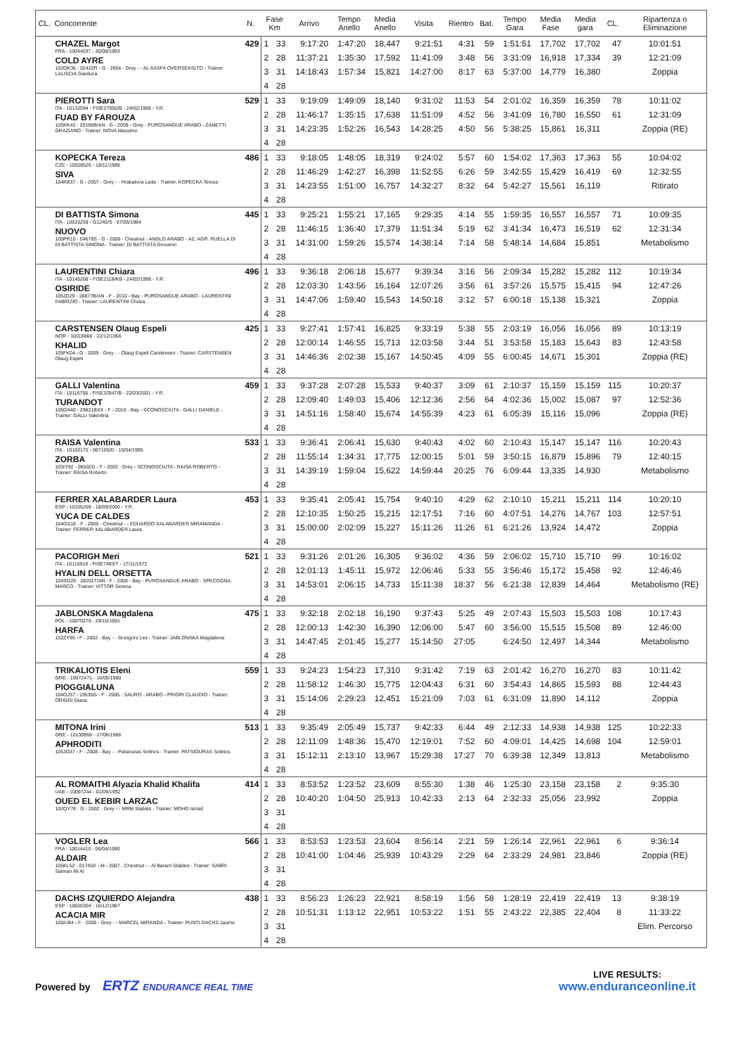| CL. | Concorrente | N. | Fase Km | | Arrivo | Tempo Anello | Media Anello | Visita | Rientro | Bat. | Tempo Gara | Media Fase | Media gara | CL. | Ripartenza o Eliminazione |
| --- | --- | --- | --- | --- | --- | --- | --- | --- | --- | --- | --- | --- | --- | --- | --- |
| | CHAZEL Margot FRA - 10044037 - 30/08/1993 COLD AYRE 102QK36 - 02422R - G - 2004 - Grey - - AL AASFA OVERSEASLTD - Trainer: LALISCIA Gianluca | 429 | 1 | 33 | 9:17:20 | 1:47:20 | 18,447 | 9:21:51 | 4:31 | 59 | 1:51:51 | 17,702 | 17,702 | 47 | 10:01:51 |
| | | | 2 | 28 | 11:37:21 | 1:35:30 | 17,592 | 11:41:09 | 3:48 | 56 | 3:31:09 | 16,918 | 17,334 | 39 | 12:21:09 |
| | | | 3 | 31 | 14:18:43 | 1:57:34 | 15,821 | 14:27:00 | 8:17 | 63 | 5:37:00 | 14,779 | 16,380 | | Zoppia |
| | | | 4 | 28 | | | | | | | | | | | |
| | PIEROTTI Sara ITA - 10132594 - FISE27950/B - 24/02/1998 - Y.R. FUAD BY FAROUZA 105KK43 - 29196B/AN - G - 2009 - Grey - PUROSANGUE ARABO - ZANETTI GRAZIANO - Trainer: NOVA Massimo | 529 | 1 | 33 | 9:19:09 | 1:49:09 | 18,140 | 9:31:02 | 11:53 | 54 | 2:01:02 | 16,359 | 16,359 | 78 | 10:11:02 |
| | | | 2 | 28 | 11:46:17 | 1:35:15 | 17,638 | 11:51:09 | 4:52 | 56 | 3:41:09 | 16,780 | 16,550 | 61 | 12:31:09 |
| | | | 3 | 31 | 14:23:35 | 1:52:26 | 16,543 | 14:28:25 | 4:50 | 56 | 5:38:25 | 15,861 | 16,311 | | Zoppia (RE) |
| | | | 4 | 28 | | | | | | | | | | | |
| | KOPECKA Tereza CZE - 10026526 - 18/11/1989 SIVA 104KB37 - G - 2007 - Grey - - Hrabalova Lada - Trainer: KOPECKA Tereza | 486 | 1 | 33 | 9:18:05 | 1:48:05 | 18,319 | 9:24:02 | 5:57 | 60 | 1:54:02 | 17,363 | 17,363 | 55 | 10:04:02 |
| | | | 2 | 28 | 11:46:29 | 1:42:27 | 16,398 | 11:52:55 | 6:26 | 59 | 3:42:55 | 15,429 | 16,419 | 69 | 12:32:55 |
| | | | 3 | 31 | 14:23:55 | 1:51:00 | 16,757 | 14:32:27 | 8:32 | 64 | 5:42:27 | 15,561 | 16,119 | | Ritirato |
| | | | 4 | 28 | | | | | | | | | | | |
| | DI BATTISTA Simona ITA - 10015259 - G1245/S - 07/05/1984 NUOVO 105PR10 - 04678S - G - 2006 - Chestnut - ANGLO ARABO - AZ. AGR. RUELLA DI DI BATTISTA SIMONA - Trainer: DI BATTISTA Giovanni | 445 | 1 | 33 | 9:25:21 | 1:55:21 | 17,165 | 9:29:35 | 4:14 | 55 | 1:59:35 | 16,557 | 16,557 | 71 | 10:09:35 |
| | | | 2 | 28 | 11:46:15 | 1:36:40 | 17,379 | 11:51:34 | 5:19 | 62 | 3:41:34 | 16,473 | 16,519 | 62 | 12:31:34 |
| | | | 3 | 31 | 14:31:00 | 1:59:26 | 15,574 | 14:38:14 | 7:14 | 58 | 5:48:14 | 14,684 | 15,851 | | Metabolismo |
| | | | 4 | 28 | | | | | | | | | | | |
| | LAURENTINI Chiara ITA - 10145268 - FISE2118/KB - 24/02/1998 - Y.R. OSIRIDE 105JD29 - 28877B/AN - F - 2010 - Bay - PUROSANGUE ARABO - LAURENTINI FABRIZIO - Trainer: LAURENTINI Chiara | 496 | 1 | 33 | 9:36:18 | 2:06:18 | 15,677 | 9:39:34 | 3:16 | 56 | 2:09:34 | 15,282 | 15,282 | 112 | 10:19:34 |
| | | | 2 | 28 | 12:03:30 | 1:43:56 | 16,164 | 12:07:26 | 3:56 | 61 | 3:57:26 | 15,575 | 15,415 | 94 | 12:47:26 |
| | | | 3 | 31 | 14:47:06 | 1:59:40 | 15,543 | 14:50:18 | 3:12 | 57 | 6:00:18 | 15,138 | 15,321 | | Zoppia |
| | | | 4 | 28 | | | | | | | | | | | |
| | CARSTENSEN Olaug Espeli NOR - 10018866 - 22/12/1966 KHALID 105FK04 - G - 2009 - Grey - - Olaug Espeli Carstensen - Trainer: CARSTENSEN Olaug Espeli | 425 | 1 | 33 | 9:27:41 | 1:57:41 | 16,825 | 9:33:19 | 5:38 | 55 | 2:03:19 | 16,056 | 16,056 | 89 | 10:13:19 |
| | | | 2 | 28 | 12:00:14 | 1:46:55 | 15,713 | 12:03:58 | 3:44 | 51 | 3:53:58 | 15,183 | 15,643 | 83 | 12:43:58 |
| | | | 3 | 31 | 14:46:36 | 2:02:38 | 15,167 | 14:50:45 | 4:09 | 55 | 6:00:45 | 14,671 | 15,301 | | Zoppia (RE) |
| | | | 4 | 28 | | | | | | | | | | | |
| | GALLI Valentina ITA - 10116756 - FISE32947/B - 22/03/2001 - Y.R. TURANDOT 105DA40 - 29821BXX - F - 2010 - Bay - SCONOSCIUTA - GALLI DANIELE - Trainer: GALLI Valentina | 459 | 1 | 33 | 9:37:28 | 2:07:28 | 15,533 | 9:40:37 | 3:09 | 61 | 2:10:37 | 15,159 | 15,159 | 115 | 10:20:37 |
| | | | 2 | 28 | 12:09:40 | 1:49:03 | 15,406 | 12:12:36 | 2:56 | 64 | 4:02:36 | 15,002 | 15,087 | 97 | 12:52:36 |
| | | | 3 | 31 | 14:51:16 | 1:58:40 | 15,674 | 14:55:39 | 4:23 | 61 | 6:05:39 | 15,116 | 15,096 | | Zoppia (RE) |
| | | | 4 | 28 | | | | | | | | | | | |
| | RAISA Valentina ITA - 10102172 - 007105/D - 15/04/1995 ZORBA 103IY92 - 06502D - F - 2003 - Grey - SCONOSCIUTA - RAISA ROBERTO - Trainer: RAISA Roberto | 533 | 1 | 33 | 9:36:41 | 2:06:41 | 15,630 | 9:40:43 | 4:02 | 60 | 2:10:43 | 15,147 | 15,147 | 116 | 10:20:43 |
| | | | 2 | 28 | 11:55:14 | 1:34:31 | 17,775 | 12:00:15 | 5:01 | 59 | 3:50:15 | 16,879 | 15,896 | 79 | 12:40:15 |
| | | | 3 | 31 | 14:39:19 | 1:59:04 | 15,622 | 14:59:44 | 20:25 | 76 | 6:09:44 | 13,335 | 14,930 | | Metabolismo |
| | | | 4 | 28 | | | | | | | | | | | |
| | FERRER XALABARDER Laura ESP - 10105209 - 18/09/2000 - Y.R. YUCA DE CALDES 104GS18 - F - 2005 - Chestnut - - EDUARDO XALABARDER MIRAMANDA - Trainer: FERRER XALABARDER Laura | 453 | 1 | 33 | 9:35:41 | 2:05:41 | 15,754 | 9:40:10 | 4:29 | 62 | 2:10:10 | 15,211 | 15,211 | 114 | 10:20:10 |
| | | | 2 | 28 | 12:10:35 | 1:50:25 | 15,215 | 12:17:51 | 7:16 | 60 | 4:07:51 | 14,276 | 14,767 | 103 | 12:57:51 |
| | | | 3 | 31 | 15:00:00 | 2:02:09 | 15,227 | 15:11:26 | 11:26 | 61 | 6:21:26 | 13,924 | 14,472 | | Zoppia |
| | | | 4 | 28 | | | | | | | | | | | |
| | PACORIGH Meri ITA - 10116919 - FISE7493/T - 17/11/1972 HYALIN DELL ORSETTA 104SG29 - 28201T/AN - F - 2008 - Bay - PUROSANGUE ARABO - SPECOGNA MARCO - Trainer: VITTOR Serena | 521 | 1 | 33 | 9:31:26 | 2:01:26 | 16,305 | 9:36:02 | 4:36 | 59 | 2:06:02 | 15,710 | 15,710 | 99 | 10:16:02 |
| | | | 2 | 28 | 12:01:13 | 1:45:11 | 15,972 | 12:06:46 | 5:33 | 55 | 3:56:46 | 15,172 | 15,458 | 92 | 12:46:46 |
| | | | 3 | 31 | 14:53:01 | 2:06:15 | 14,733 | 15:11:38 | 18:37 | 56 | 6:21:38 | 12,839 | 14,464 | | Metabolismo (RE) |
| | | | 4 | 28 | | | | | | | | | | | |
| | JABLONSKA Magdalena POL - 10070279 - 29/10/1991 HARFA 102ZY95 - F - 2002 - Bay - - Grzegorz Les - Trainer: JABLONSKA Magdalena | 475 | 1 | 33 | 9:32:18 | 2:02:18 | 16,190 | 9:37:43 | 5:25 | 49 | 2:07:43 | 15,503 | 15,503 | 108 | 10:17:43 |
| | | | 2 | 28 | 12:00:13 | 1:42:30 | 16,390 | 12:06:00 | 5:47 | 60 | 3:56:00 | 15,515 | 15,508 | 89 | 12:46:00 |
| | | | 3 | 31 | 14:47:45 | 2:01:45 | 15,277 | 15:14:50 | 27:05 | | 6:24:50 | 12,497 | 14,344 | | Metabolismo |
| | | | 4 | 28 | | | | | | | | | | | |
| | TRIKALIOTIS Eleni GRE - 10072471 - 16/05/1980 PIOGGIALUNA 104OJ37 - 19535G - F - 2005 - SAURO - ARABO - PRIORI CLAUDIO - Trainer: ORIGGI Diana | 559 | 1 | 33 | 9:24:23 | 1:54:23 | 17,310 | 9:31:42 | 7:19 | 63 | 2:01:42 | 16,270 | 16,270 | 83 | 10:11:42 |
| | | | 2 | 28 | 11:58:12 | 1:46:30 | 15,775 | 12:04:43 | 6:31 | 60 | 3:54:43 | 14,865 | 15,593 | 88 | 12:44:43 |
| | | | 3 | 31 | 15:14:06 | 2:29:23 | 12,451 | 15:21:09 | 7:03 | 61 | 6:31:09 | 11,890 | 14,112 | | Zoppia |
| | | | 4 | 28 | | | | | | | | | | | |
| | MITONA Irini GRE - 10139959 - 17/06/1988 APHRODITI 105JO37 - F - 2008 - Bay - - Patsiouras Sotirios - Trainer: PATSIOURAS Sotirios | 513 | 1 | 33 | 9:35:49 | 2:05:49 | 15,737 | 9:42:33 | 6:44 | 49 | 2:12:33 | 14,938 | 14,938 | 125 | 10:22:33 |
| | | | 2 | 28 | 12:11:09 | 1:48:36 | 15,470 | 12:19:01 | 7:52 | 60 | 4:09:01 | 14,425 | 14,698 | 104 | 12:59:01 |
| | | | 3 | 31 | 15:12:11 | 2:13:10 | 13,967 | 15:29:38 | 17:27 | 70 | 6:39:38 | 12,349 | 13,813 | | Metabolismo |
| | | | 4 | 28 | | | | | | | | | | | |
| | AL ROMAITHI Alyazia Khalid Khalifa UAE - 10097244 - 01/09/1992 OUED EL KEBIR LARZAC 102QY78 - G - 2002 - Grey - - MRM Stables - Trainer: MOHD Ismail | 414 | 1 | 33 | 8:53:52 | 1:23:52 | 23,609 | 8:55:30 | 1:38 | 46 | 1:25:30 | 23,158 | 23,158 | 2 | 9:35:30 |
| | | | 2 | 28 | 10:40:20 | 1:04:50 | 25,913 | 10:42:33 | 2:13 | 64 | 2:32:33 | 25,056 | 23,992 | | Zoppia |
| | | | 3 | 31 | | | | | | | | | | | |
| | | | 4 | 28 | | | | | | | | | | | |
| | VOGLER Lea FRA - 10014410 - 06/04/1990 ALDAIR 105KL52 - 01745X - M - 2007 - Chestnut - - Al Bararri Stables - Trainer: SABRI Salman Ali Al | 566 | 1 | 33 | 8:53:53 | 1:23:53 | 23,604 | 8:56:14 | 2:21 | 59 | 1:26:14 | 22,961 | 22,961 | 6 | 9:36:14 |
| | | | 2 | 28 | 10:41:00 | 1:04:46 | 25,939 | 10:43:29 | 2:29 | 64 | 2:33:29 | 24,981 | 23,846 | | Zoppia (RE) |
| | | | 3 | 31 | | | | | | | | | | | |
| | | | 4 | 28 | | | | | | | | | | | |
| | DACHS IZQUIERDO Alejandra ESP - 10020304 - 16/12/1987 ACACIA MIR 105IU84 - F - 2009 - Grey - - MARCEL MIRANDA - Trainer: PUNTI DACHS Jaume | 438 | 1 | 33 | 8:56:23 | 1:26:23 | 22,921 | 8:58:19 | 1:56 | 58 | 1:28:19 | 22,419 | 22,419 | 13 | 9:38:19 |
| | | | 2 | 28 | 10:51:31 | 1:13:12 | 22,951 | 10:53:22 | 1:51 | 55 | 2:43:22 | 22,385 | 22,404 | 8 | 11:33:22 |
| | | | 3 | 31 | | | | | | | | | | | Elim. Percorso |
| | | | 4 | 28 | | | | | | | | | | | |
Powered by ERTZ ENDURANCE REAL TIME
LIVE RESULTS:
www.enduranceonline.it